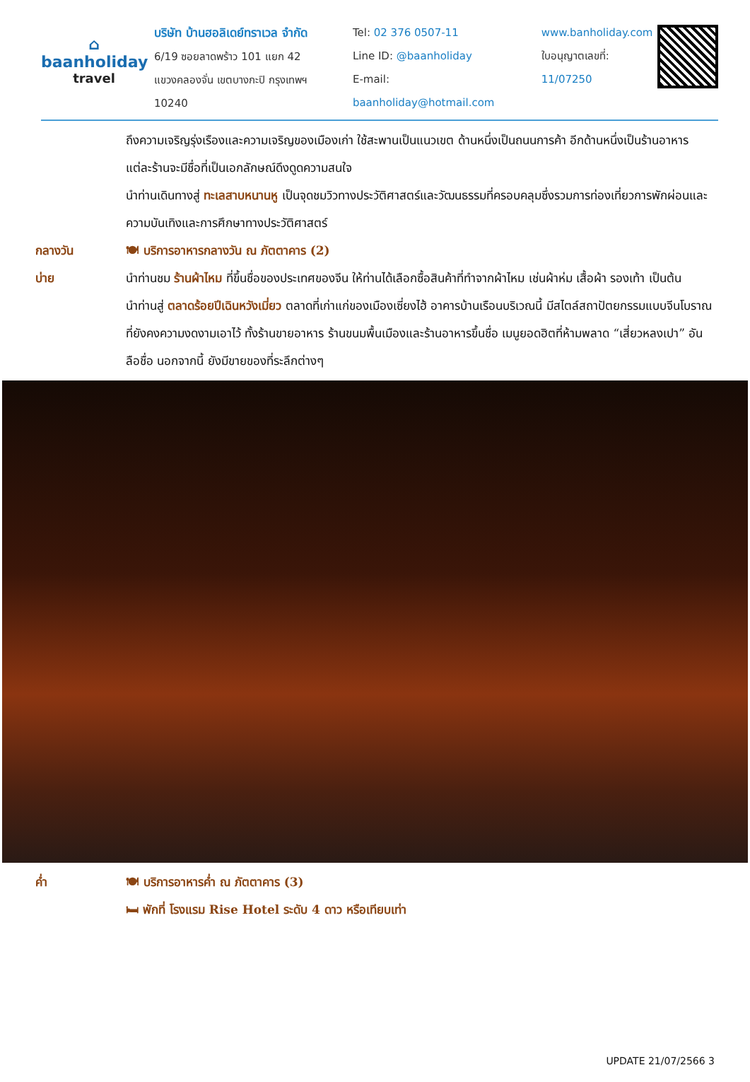⌂
baanholiday
travel
บริษัท บ้านฮอลิเดย์ทราเวล จำกัด
6/19 ซอยลาดพร้าว 101 แยก 42
แขวงคลองจั่น เขตบางกะปิ กรุงเทพฯ 10240
Tel: 02 376 0507-11
Line ID: @baanholiday
E-mail: baanholiday@hotmail.com
www.banholiday.com
ใบอนุญาตเลขที่: 11/07250
ถึงความเจริญรุ่งเรืองและความเจริญของเมืองเก่า ใช้สะพานเป็นแนวเขต ด้านหนึ่งเป็นถนนการค้า อีกด้านหนึ่งเป็นร้านอาหาร แต่ละร้านจะมีชื่อที่เป็นเอกลักษณ์ดึงดูดความสนใจ
นำท่านเดินทางสู่ ทะเลสาบหนานหู เป็นจุดชมวิวทางประวัติศาสตร์และวัฒนธรรมที่ครอบคลุมซึ่งรวมการท่องเที่ยวการพักผ่อนและความบันเทิงและการศึกษาทางประวัติศาสตร์
กลางวัน 🍽 บริการอาหารกลางวัน ณ ภัตตาคาร (2)
บ่าย นำท่านชม ร้านผ้าไหม ที่ขึ้นชื่อของประเทศของจีน ให้ท่านได้เลือกซื้อสินค้าที่ทำจากผ้าไหม เช่นผ้าห่ม เสื้อผ้า รองเท้า เป็นต้น
นำท่านสู่ ตลาดร้อยปีเฉินหวังเมี่ยว ตลาดที่เก่าแก่ของเมืองเซี่ยงไฮ้ อาคารบ้านเรือนบริเวณนี้ มีสไตล์สถาปัตยกรรมแบบจีนโบราณที่ยังคงความงดงามเอาไว้ ทั้งร้านขายอาหาร ร้านขนมพื้นเมืองและร้านอาหารขึ้นชื่อ เมนูยอดฮิตที่ห้ามพลาด “เสี่ยวหลงเปา” อันลือชื่อ นอกจากนี้ ยังมีขายของที่ระลึกต่างๆ
ค่ำ 🍽 บริการอาหารค่ำ ณ ภัตตาคาร (3)
🛏 พักที่ โรงแรม Rise Hotel ระดับ 4 ดาว หรือเทียบเท่า
UPDATE 21/07/2566 3